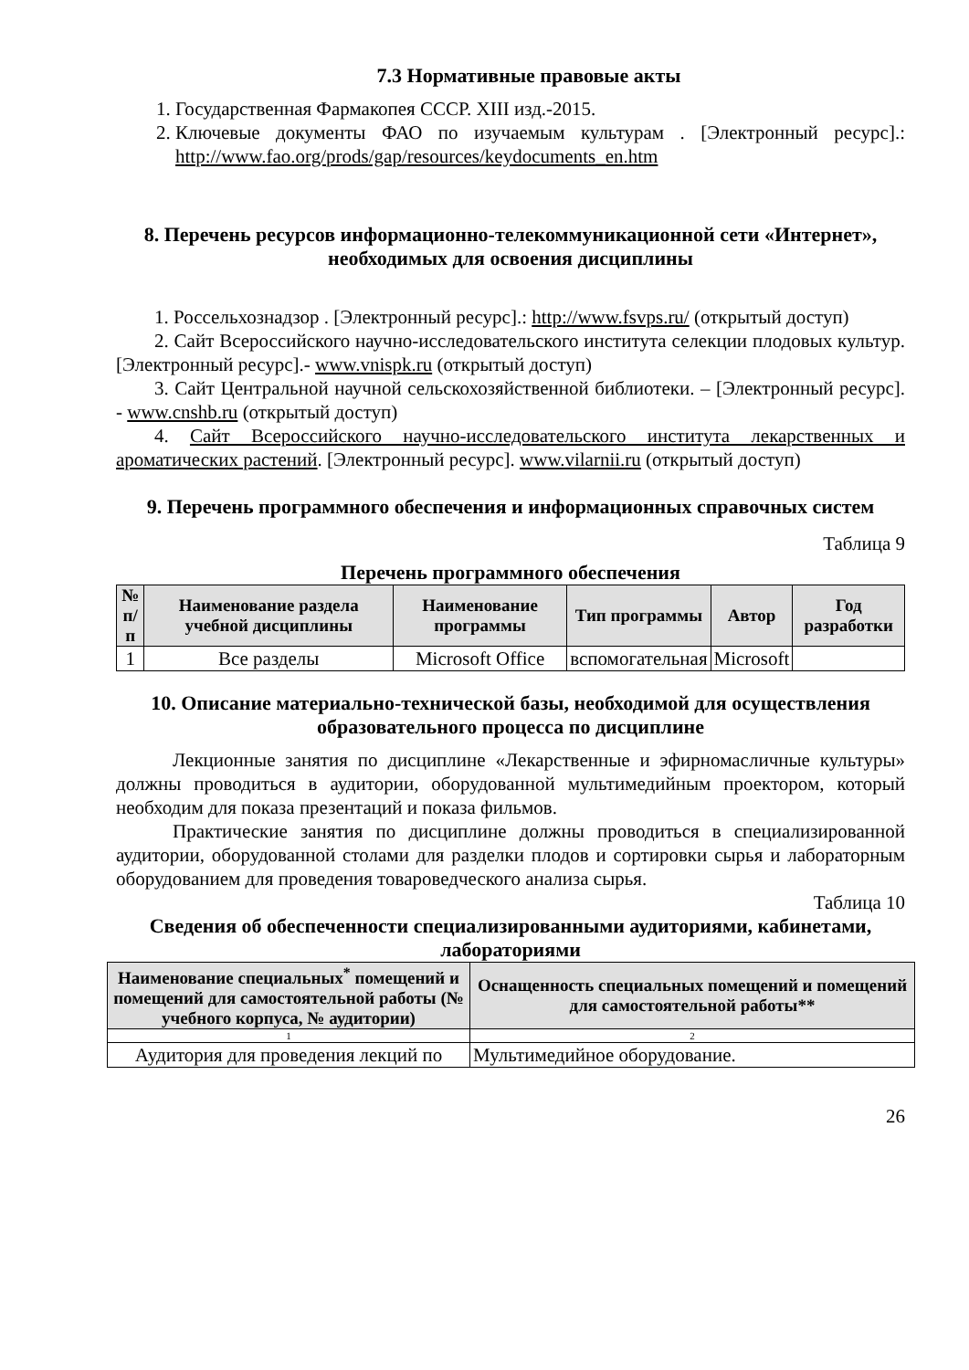7.3 Нормативные правовые акты
1. Государственная Фармакопея СССР. XIII изд.-2015.
2. Ключевые документы ФАО по изучаемым культурам . [Электронный ресурс].: http://www.fao.org/prods/gap/resources/keydocuments_en.htm
8. Перечень ресурсов информационно-телекоммуникационной сети «Интернет», необходимых для освоения дисциплины
1. Россельхознадзор . [Электронный ресурс].: http://www.fsvps.ru/ (открытый доступ)
2. Сайт Всероссийского научно-исследовательского института селекции плодовых культур. [Электронный ресурс].- www.vnispk.ru (открытый доступ)
3. Сайт Центральной научной сельскохозяйственной библиотеки. – [Электронный ресурс]. - www.cnshb.ru (открытый доступ)
4. Сайт Всероссийского научно-исследовательского института лекарственных и ароматических растений. [Электронный ресурс]. www.vilarnii.ru (открытый доступ)
9. Перечень программного обеспечения и информационных справочных систем
Таблица 9
Перечень программного обеспечения
| № п/п | Наименование раздела учебной дисциплины | Наименование программы | Тип программы | Автор | Год разработки |
| --- | --- | --- | --- | --- | --- |
| 1 | Все разделы | Microsoft Office | вспомогательная | Microsoft | |
10. Описание материально-технической базы, необходимой для осуществления образовательного процесса по дисциплине
Лекционные занятия по дисциплине «Лекарственные и эфирномасличные культуры» должны проводиться в аудитории, оборудованной мультимедийным проектором, который необходим для показа презентаций и показа фильмов.
Практические занятия по дисциплине должны проводиться в специализированной аудитории, оборудованной столами для разделки плодов и сортировки сырья и лабораторным оборудованием для проведения товароведческого анализа сырья.
Таблица 10
Сведения об обеспеченности специализированными аудиториями, кабинетами, лабораториями
| Наименование специальных<sup>*</sup> помещений и помещений для самостоятельной работы (№ учебного корпуса, № аудитории) | Оснащенность специальных помещений и помещений для самостоятельной работы** |
| --- | --- |
| 1 | 2 |
| Аудитория для проведения лекций по | Мультимедийное оборудование. |
26